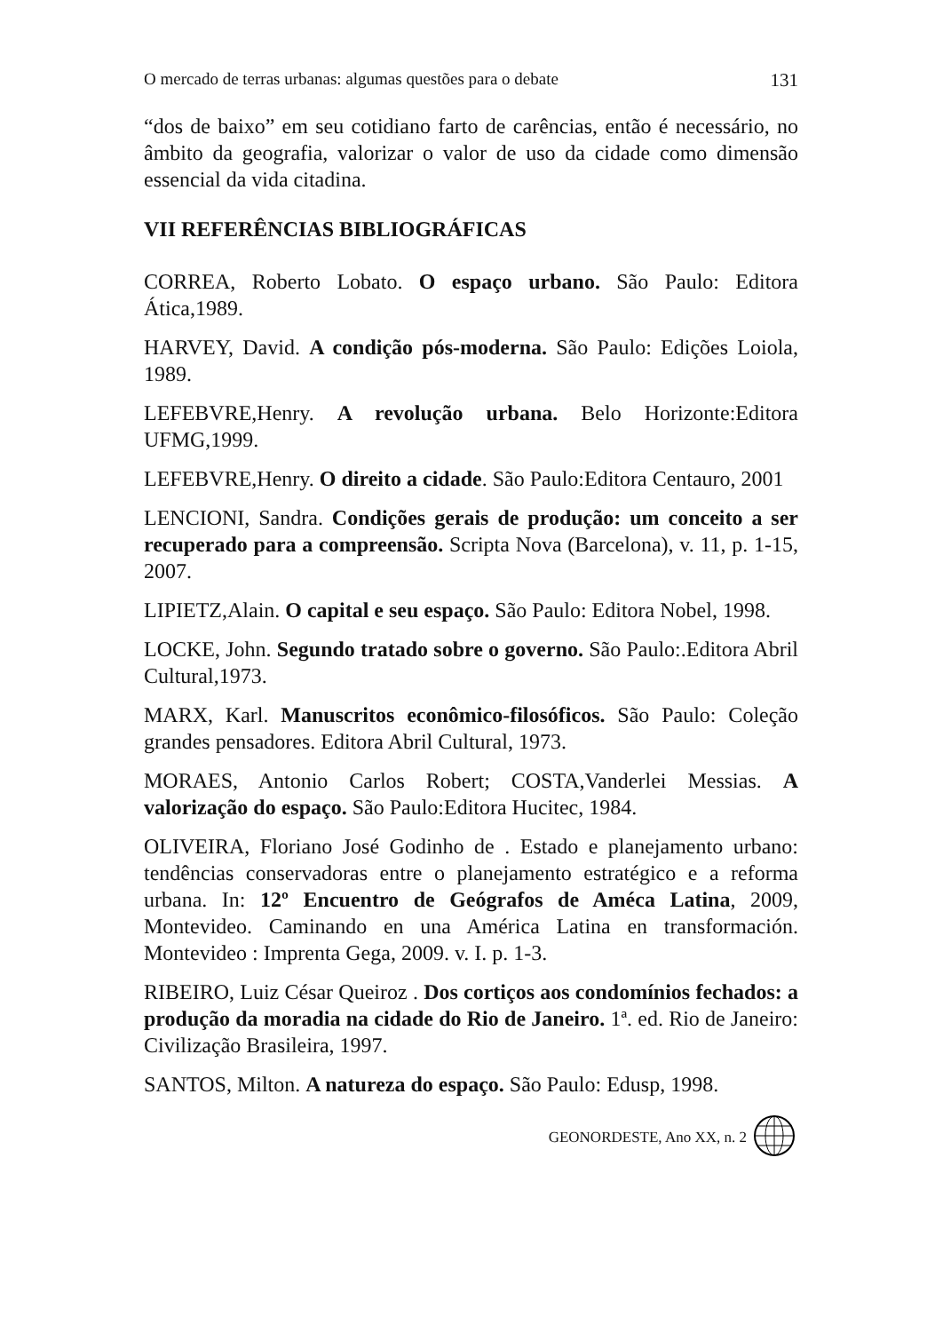O mercado de terras urbanas: algumas questões para o debate 131
“dos de baixo” em seu cotidiano farto de carências, então é necessário, no âmbito da geografia, valorizar o valor de uso da cidade como dimensão essencial da vida citadina.
VII REFERÊNCIAS BIBLIOGRÁFICAS
CORREA, Roberto Lobato. O espaço urbano. São Paulo: Editora Ática,1989.
HARVEY, David. A condição pós-moderna. São Paulo: Edições Loiola, 1989.
LEFEBVRE,Henry. A revolução urbana. Belo Horizonte:Editora UFMG,1999.
LEFEBVRE,Henry. O direito a cidade. São Paulo:Editora Centauro, 2001
LENCIONI, Sandra. Condições gerais de produção: um conceito a ser recuperado para a compreensão. Scripta Nova (Barcelona), v. 11, p. 1-15, 2007.
LIPIETZ,Alain. O capital e seu espaço. São Paulo: Editora Nobel, 1998.
LOCKE, John. Segundo tratado sobre o governo. São Paulo:.Editora Abril Cultural,1973.
MARX, Karl. Manuscritos econômico-filosóficos. São Paulo: Coleção grandes pensadores. Editora Abril Cultural, 1973.
MORAES, Antonio Carlos Robert; COSTA,Vanderlei Messias. A valorização do espaço. São Paulo:Editora Hucitec, 1984.
OLIVEIRA, Floriano José Godinho de . Estado e planejamento urbano: tendências conservadoras entre o planejamento estratégico e a reforma urbana. In: 12º Encuentro de Geógrafos de Améca Latina, 2009, Montevideo. Caminando en una América Latina en transformación. Montevideo : Imprenta Gega, 2009. v. I. p. 1-3.
RIBEIRO, Luiz César Queiroz . Dos cortiços aos condomínios fechados: a produção da moradia na cidade do Rio de Janeiro. 1ª. ed. Rio de Janeiro: Civilização Brasileira, 1997.
SANTOS, Milton. A natureza do espaço. São Paulo: Edusp, 1998.
GEONORDESTE, Ano XX, n. 2